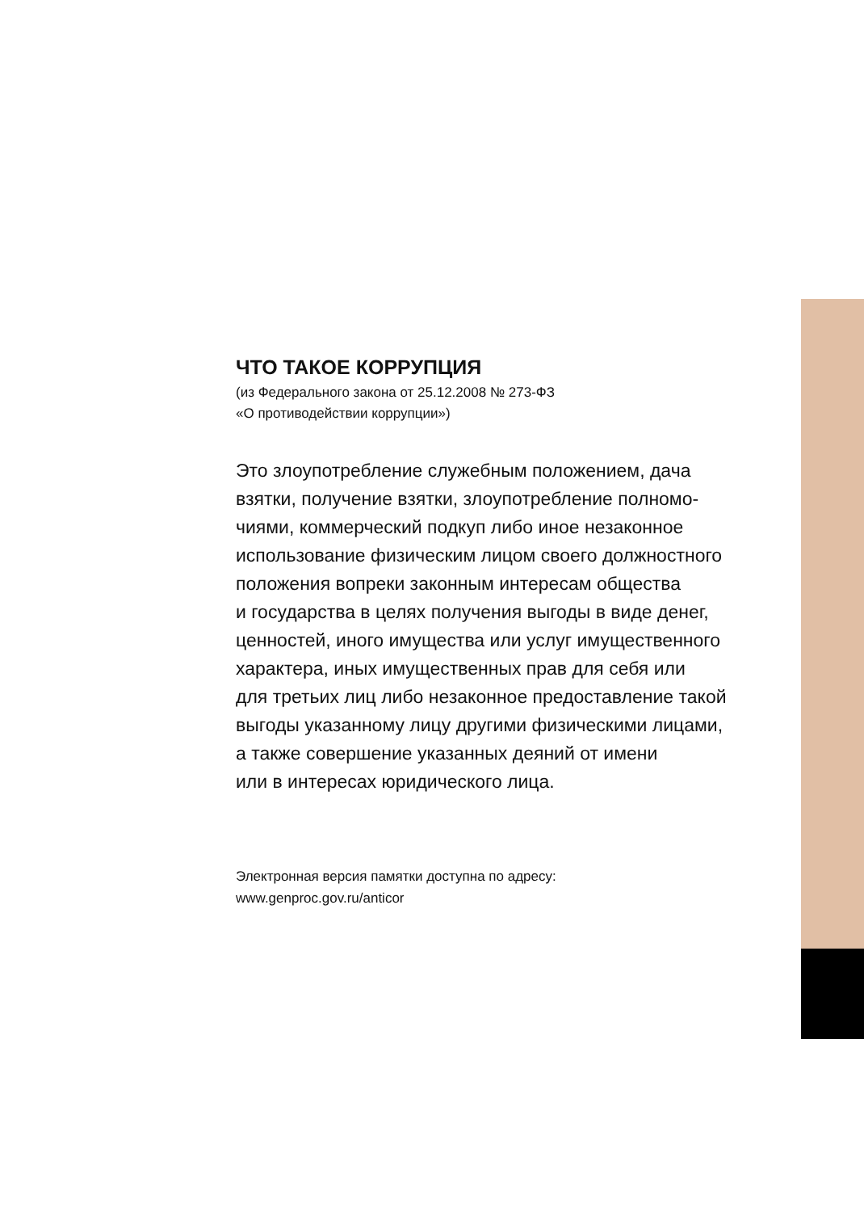ЧТО ТАКОЕ КОРРУПЦИЯ
(из Федерального закона от 25.12.2008 № 273-ФЗ
«О противодействии коррупции»)
Это злоупотребление служебным положением, дача
взятки, получение взятки, злоупотребление полномо-
чиями, коммерческий подкуп либо иное незаконное
использование физическим лицом своего должностного
положения вопреки законным интересам общества
и государства в целях получения выгоды в виде денег,
ценностей, иного имущества или услуг имущественного
характера, иных имущественных прав для себя или
для третьих лиц либо незаконное предоставление такой
выгоды указанному лицу другими физическими лицами,
а также совершение указанных деяний от имени
или в интересах юридического лица.
Электронная версия памятки доступна по адресу:
www.genproc.gov.ru/anticor